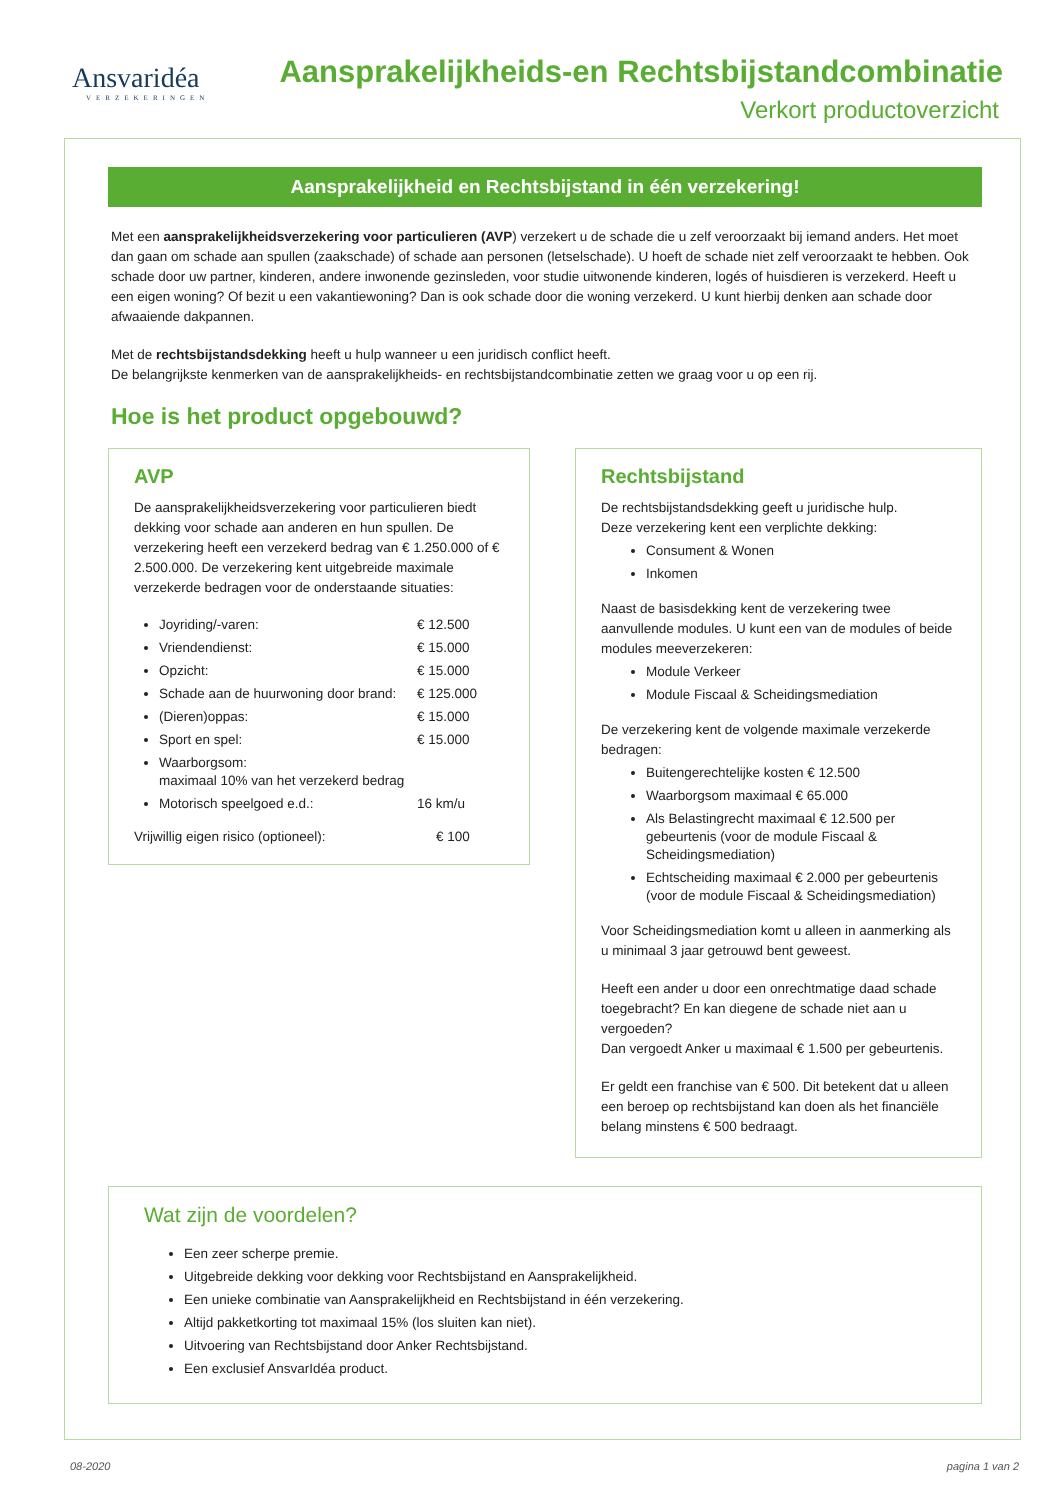Ansvaridéa
VERZEKERINGEN
Aansprakelijkheids-en Rechtsbijstandcombinatie
Verkort productoverzicht
Aansprakelijkheid en Rechtsbijstand in één verzekering!
Met een aansprakelijkheidsverzekering voor particulieren (AVP) verzekert u de schade die u zelf veroorzaakt bij iemand anders. Het moet dan gaan om schade aan spullen (zaakschade) of schade aan personen (letselschade). U hoeft de schade niet zelf veroorzaakt te hebben. Ook schade door uw partner, kinderen, andere inwonende gezinsleden, voor studie uitwonende kinderen, logés of huisdieren is verzekerd. Heeft u een eigen woning? Of bezit u een vakantiewoning? Dan is ook schade door die woning verzekerd. U kunt hierbij denken aan schade door afwaaiende dakpannen.
Met de rechtsbijstandsdekking heeft u hulp wanneer u een juridisch conflict heeft.
De belangrijkste kenmerken van de aansprakelijkheids- en rechtsbijstandcombinatie zetten we graag voor u op een rij.
Hoe is het product opgebouwd?
AVP
De aansprakelijkheidsverzekering voor particulieren biedt dekking voor schade aan anderen en hun spullen. De verzekering heeft een verzekerd bedrag van € 1.250.000 of € 2.500.000. De verzekering kent uitgebreide maximale verzekerde bedragen voor de onderstaande situaties:
Joyriding/-varen: € 12.500
Vriendendienst: € 15.000
Opzicht: € 15.000
Schade aan de huurwoning door brand: € 125.000
(Dieren)oppas: € 15.000
Sport en spel: € 15.000
Waarborgsom:
maximaal 10% van het verzekerd bedrag
Motorisch speelgoed e.d.: 16 km/u
Vrijwillig eigen risico (optioneel): € 100
Rechtsbijstand
De rechtsbijstandsdekking geeft u juridische hulp.
Deze verzekering kent een verplichte dekking:
Consument & Wonen
Inkomen
Naast de basisdekking kent de verzekering twee aanvullende modules. U kunt een van de modules of beide modules meeverzekeren:
Module Verkeer
Module Fiscaal & Scheidingsmediation
De verzekering kent de volgende maximale verzekerde bedragen:
Buitengerechtelijke kosten € 12.500
Waarborgsom maximaal € 65.000
Als Belastingrecht maximaal € 12.500 per gebeurtenis (voor de module Fiscaal & Scheidingsmediation)
Echtscheiding maximaal € 2.000 per gebeurtenis (voor de module Fiscaal & Scheidingsmediation)
Voor Scheidingsmediation komt u alleen in aanmerking als u minimaal 3 jaar getrouwd bent geweest.
Heeft een ander u door een onrechtmatige daad schade toegebracht? En kan diegene de schade niet aan u vergoeden?
Dan vergoedt Anker u maximaal € 1.500 per gebeurtenis.
Er geldt een franchise van € 500. Dit betekent dat u alleen een beroep op rechtsbijstand kan doen als het financiële belang minstens € 500 bedraagt.
Wat zijn de voordelen?
Een zeer scherpe premie.
Uitgebreide dekking voor dekking voor Rechtsbijstand en Aansprakelijkheid.
Een unieke combinatie van Aansprakelijkheid en Rechtsbijstand in één verzekering.
Altijd pakketkorting tot maximaal 15% (los sluiten kan niet).
Uitvoering van Rechtsbijstand door Anker Rechtsbijstand.
Een exclusief AnsvarIdéa product.
08-2020 pagina 1 van 2